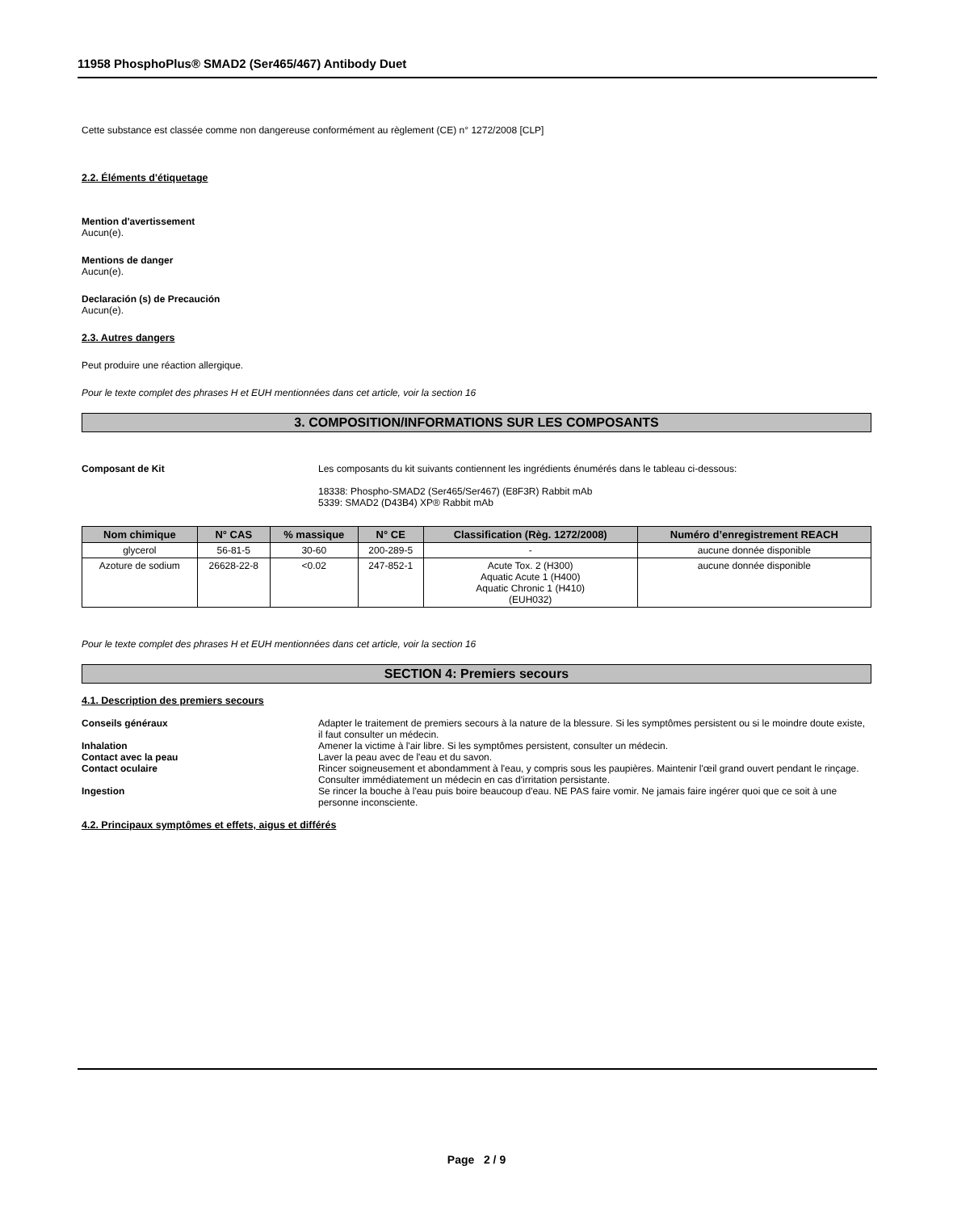11958 PhosphoPlus® SMAD2 (Ser465/467) Antibody Duet
Cette substance est classée comme non dangereuse conformément au règlement (CE) n° 1272/2008 [CLP]
2.2. Éléments d'étiquetage
Mention d'avertissement
Aucun(e).
Mentions de danger
Aucun(e).
Declaración (s) de Precaución
Aucun(e).
2.3. Autres dangers
Peut produire une réaction allergique.
Pour le texte complet des phrases H et EUH mentionnées dans cet article, voir la section 16
3. COMPOSITION/INFORMATIONS SUR LES COMPOSANTS
Composant de Kit Les composants du kit suivants contiennent les ingrédients énumérés dans le tableau ci-dessous:
18338: Phospho-SMAD2 (Ser465/Ser467) (E8F3R) Rabbit mAb
5339: SMAD2 (D43B4) XP® Rabbit mAb
| Nom chimique | N° CAS | % massique | N° CE | Classification (Règ. 1272/2008) | Numéro d’enregistrement REACH |
| --- | --- | --- | --- | --- | --- |
| glycerol | 56-81-5 | 30-60 | 200-289-5 | - | aucune donnée disponible |
| Azoture de sodium | 26628-22-8 | <0.02 | 247-852-1 | Acute Tox. 2 (H300) Aquatic Acute 1 (H400) Aquatic Chronic 1 (H410) (EUH032) | aucune donnée disponible |
Pour le texte complet des phrases H et EUH mentionnées dans cet article, voir la section 16
SECTION 4: Premiers secours
4.1. Description des premiers secours
Conseils généraux Adapter le traitement de premiers secours à la nature de la blessure. Si les symptômes persistent ou si le moindre doute existe, il faut consulter un médecin.
Inhalation Amener la victime à l'air libre. Si les symptômes persistent, consulter un médecin.
Contact avec la peau Laver la peau avec de l'eau et du savon.
Contact oculaire Rincer soigneusement et abondamment à l'eau, y compris sous les paupières. Maintenir l'œil grand ouvert pendant le rinçage. Consulter immédiatement un médecin en cas d'irritation persistante.
Ingestion Se rincer la bouche à l'eau puis boire beaucoup d'eau. NE PAS faire vomir. Ne jamais faire ingérer quoi que ce soit à une personne inconsciente.
4.2. Principaux symptômes et effets, aigus et différés
Page 2 / 9